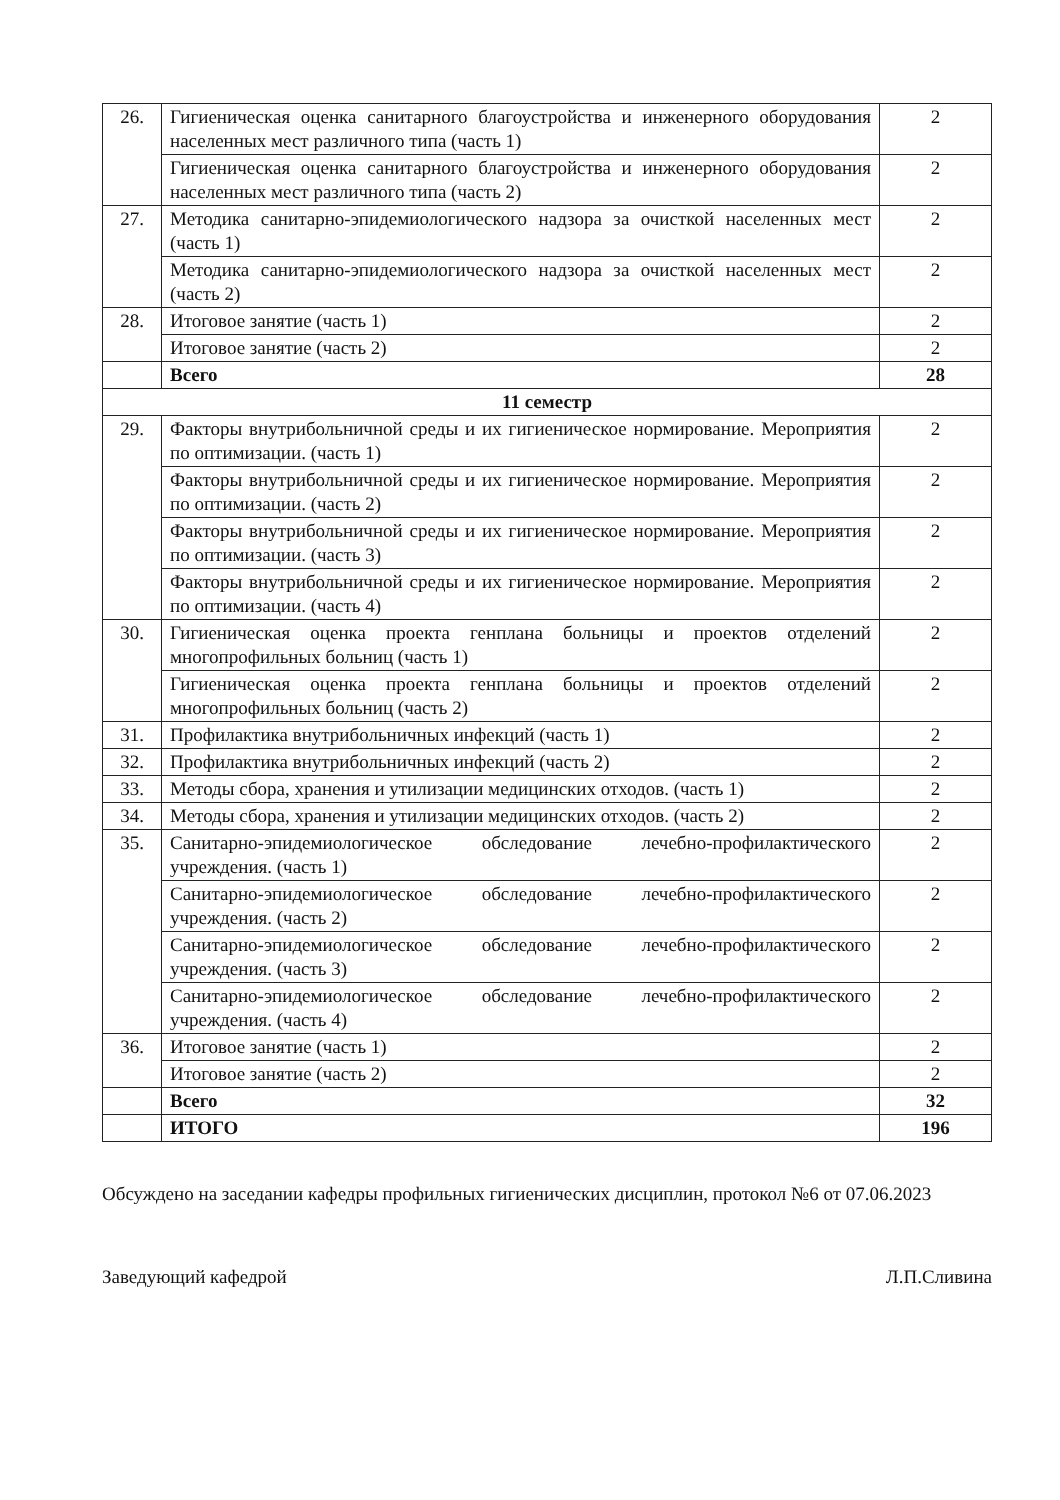| 26. | Гигиеническая оценка санитарного благоустройства и инженерного оборудования населенных мест различного типа (часть 1) | 2 |
| | Гигиеническая оценка санитарного благоустройства и инженерного оборудования населенных мест различного типа (часть 2) | 2 |
| 27. | Методика санитарно-эпидемиологического надзора за очисткой населенных мест (часть 1) | 2 |
| | Методика санитарно-эпидемиологического надзора за очисткой населенных мест (часть 2) | 2 |
| 28. | Итоговое занятие (часть 1) | 2 |
| | Итоговое занятие (часть 2) | 2 |
| | Всего | 28 |
| 11 семестр | | |
| 29. | Факторы внутрибольничной среды и их гигиеническое нормирование. Мероприятия по оптимизации. (часть 1) | 2 |
| | Факторы внутрибольничной среды и их гигиеническое нормирование. Мероприятия по оптимизации. (часть 2) | 2 |
| | Факторы внутрибольничной среды и их гигиеническое нормирование. Мероприятия по оптимизации. (часть 3) | 2 |
| | Факторы внутрибольничной среды и их гигиеническое нормирование. Мероприятия по оптимизации. (часть 4) | 2 |
| 30. | Гигиеническая оценка проекта генплана больницы и проектов отделений многопрофильных больниц (часть 1) | 2 |
| | Гигиеническая оценка проекта генплана больницы и проектов отделений многопрофильных больниц (часть 2) | 2 |
| 31. | Профилактика внутрибольничных инфекций (часть 1) | 2 |
| 32. | Профилактика внутрибольничных инфекций (часть 2) | 2 |
| 33. | Методы сбора, хранения и утилизации медицинских отходов. (часть 1) | 2 |
| 34. | Методы сбора, хранения и утилизации медицинских отходов. (часть 2) | 2 |
| 35. | Санитарно-эпидемиологическое обследование лечебно-профилактического учреждения. (часть 1) | 2 |
| | Санитарно-эпидемиологическое обследование лечебно-профилактического учреждения. (часть 2) | 2 |
| | Санитарно-эпидемиологическое обследование лечебно-профилактического учреждения. (часть 3) | 2 |
| | Санитарно-эпидемиологическое обследование лечебно-профилактического учреждения. (часть 4) | 2 |
| 36. | Итоговое занятие (часть 1) | 2 |
| | Итоговое занятие (часть 2) | 2 |
| | Всего | 32 |
| | ИТОГО | 196 |
Обсуждено на заседании кафедры профильных гигиенических дисциплин, протокол №6 от 07.06.2023
Заведующий кафедрой Л.П.Сливина